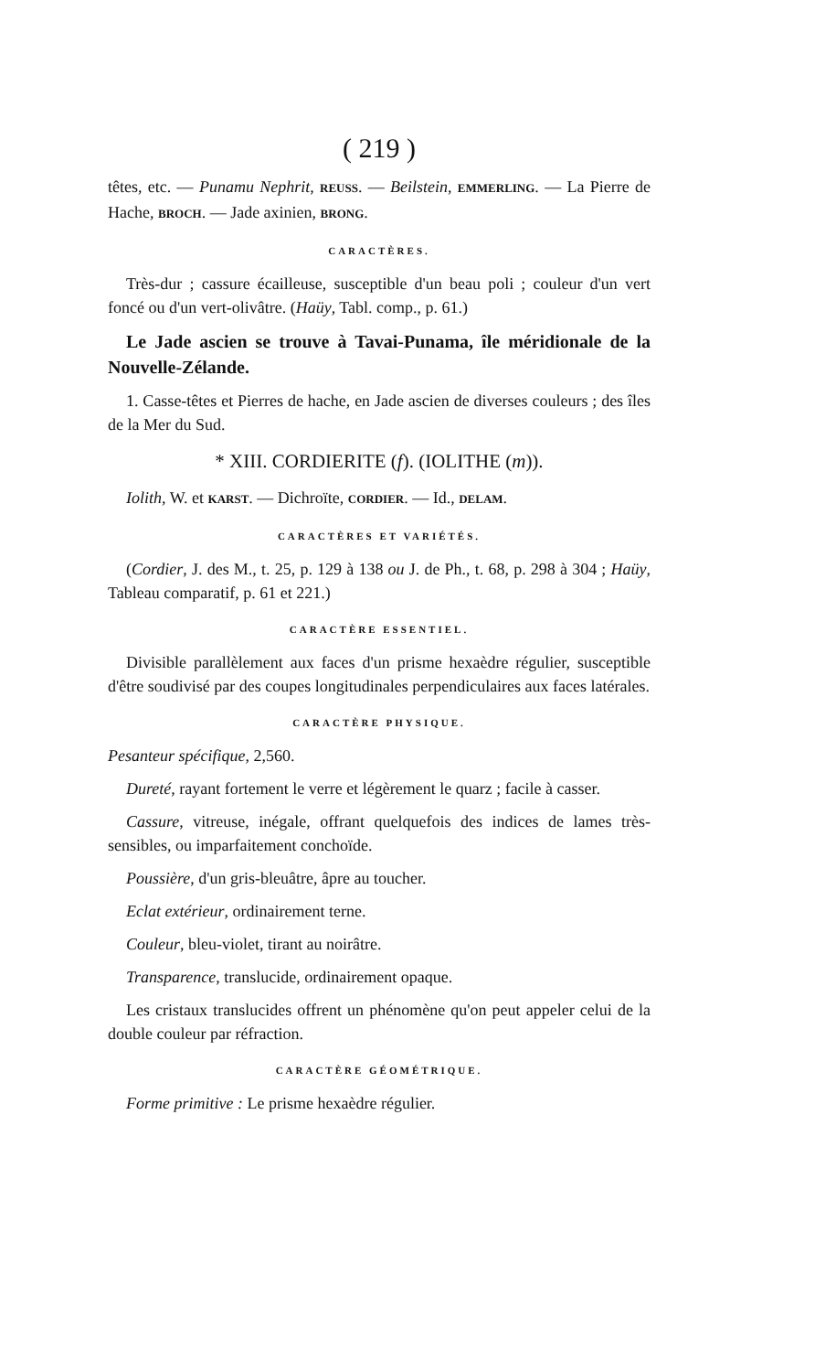( 219 )
têtes, etc. — Punamu Nephrit, REUSS. — Beilstein, EMMERLING. — La Pierre de Hache, BROCH. — Jade axinien, BRONG.
CARACTÈRES.
Très-dur ; cassure écailleuse, susceptible d'un beau poli ; couleur d'un vert foncé ou d'un vert-olivâtre. (Haüy, Tabl. comp., p. 61.)
Le Jade ascien se trouve à Tavai-Punama, île méridionale de la Nouvelle-Zélande.
1. Casse-têtes et Pierres de hache, en Jade ascien de diverses couleurs ; des îles de la Mer du Sud.
* XIII. CORDIERITE (f). (IOLITHE (m)).
Iolith, W. et KARST. — Dichroïte, CORDIER. — Id., DELAM.
CARACTÈRES ET VARIÉTÉS.
(Cordier, J. des M., t. 25, p. 129 à 138 ou J. de Ph., t. 68, p. 298 à 304 ; Haüy, Tableau comparatif, p. 61 et 221.)
CARACTÈRE ESSENTIEL.
Divisible parallèlement aux faces d'un prisme hexaèdre régulier, susceptible d'être soudivisé par des coupes longitudinales perpendiculaires aux faces latérales.
CARACTÈRE PHYSIQUE.
Pesanteur spécifique, 2,560.
Dureté, rayant fortement le verre et légèrement le quarz ; facile à casser.
Cassure, vitreuse, inégale, offrant quelquefois des indices de lames très-sensibles, ou imparfaitement conchoïde.
Poussière, d'un gris-bleuâtre, âpre au toucher.
Eclat extérieur, ordinairement terne.
Couleur, bleu-violet, tirant au noirâtre.
Transparence, translucide, ordinairement opaque.
Les cristaux translucides offrent un phénomène qu'on peut appeler celui de la double couleur par réfraction.
CARACTÈRE GÉOMÉTRIQUE.
Forme primitive : Le prisme hexaèdre régulier.